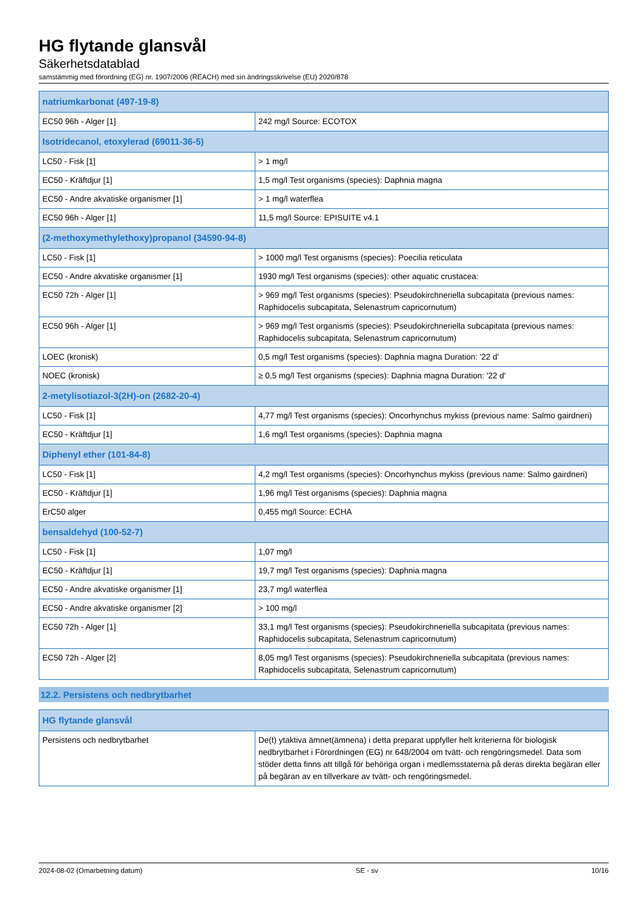HG flytande glansvål
Säkerhetsdatablad
samstämmig med förordning (EG) nr. 1907/2006 (REACH) med sin ändringsskrivelse (EU) 2020/878
| natriumkarbonat (497-19-8) | |
| --- | --- |
| EC50 96h - Alger [1] | 242 mg/l Source: ECOTOX |
| Isotridecanol, etoxylerad (69011-36-5) | |
| LC50 - Fisk [1] | > 1 mg/l |
| EC50 - Kräftdjur [1] | 1,5 mg/l Test organisms (species): Daphnia magna |
| EC50 - Andre akvatiske organismer [1] | > 1 mg/l waterflea |
| EC50 96h - Alger [1] | 11,5 mg/l Source: EPISUITE v4.1 |
| (2-methoxymethylethoxy)propanol (34590-94-8) | |
| LC50 - Fisk [1] | > 1000 mg/l Test organisms (species): Poecilia reticulata |
| EC50 - Andre akvatiske organismer [1] | 1930 mg/l Test organisms (species): other aquatic crustacea: |
| EC50 72h - Alger [1] | > 969 mg/l Test organisms (species): Pseudokirchneriella subcapitata (previous names: Raphidocelis subcapitata, Selenastrum capricornutum) |
| EC50 96h - Alger [1] | > 969 mg/l Test organisms (species): Pseudokirchneriella subcapitata (previous names: Raphidocelis subcapitata, Selenastrum capricornutum) |
| LOEC (kronisk) | 0,5 mg/l Test organisms (species): Daphnia magna Duration: '22 d' |
| NOEC (kronisk) | ≥ 0,5 mg/l Test organisms (species): Daphnia magna Duration: '22 d' |
| 2-metylisotiazol-3(2H)-on (2682-20-4) | |
| LC50 - Fisk [1] | 4,77 mg/l Test organisms (species): Oncorhynchus mykiss (previous name: Salmo gairdneri) |
| EC50 - Kräftdjur [1] | 1,6 mg/l Test organisms (species): Daphnia magna |
| Diphenyl ether (101-84-8) | |
| LC50 - Fisk [1] | 4,2 mg/l Test organisms (species): Oncorhynchus mykiss (previous name: Salmo gairdneri) |
| EC50 - Kräftdjur [1] | 1,96 mg/l Test organisms (species): Daphnia magna |
| ErC50 alger | 0,455 mg/l Source: ECHA |
| bensaldehyd (100-52-7) | |
| LC50 - Fisk [1] | 1,07 mg/l |
| EC50 - Kräftdjur [1] | 19,7 mg/l Test organisms (species): Daphnia magna |
| EC50 - Andre akvatiske organismer [1] | 23,7 mg/l waterflea |
| EC50 - Andre akvatiske organismer [2] | > 100 mg/l |
| EC50 72h - Alger [1] | 33,1 mg/l Test organisms (species): Pseudokirchneriella subcapitata (previous names: Raphidocelis subcapitata, Selenastrum capricornutum) |
| EC50 72h - Alger [2] | 8,05 mg/l Test organisms (species): Pseudokirchneriella subcapitata (previous names: Raphidocelis subcapitata, Selenastrum capricornutum) |
12.2. Persistens och nedbrytbarhet
| HG flytande glansvål | |
| --- | --- |
| Persistens och nedbrytbarhet | De(t) ytaktiva ämnet(ämnena) i detta preparat uppfyller helt kriterierna för biologisk nedbrytbarhet i Förordningen (EG) nr 648/2004 om tvätt- och rengöringsmedel. Data som stöder detta finns att tillgå för behöriga organ i medlemsstaterna på deras direkta begäran eller på begäran av en tillverkare av tvätt- och rengöringsmedel. |
2024-08-02 (Omarbetning datum) SE - sv 10/16